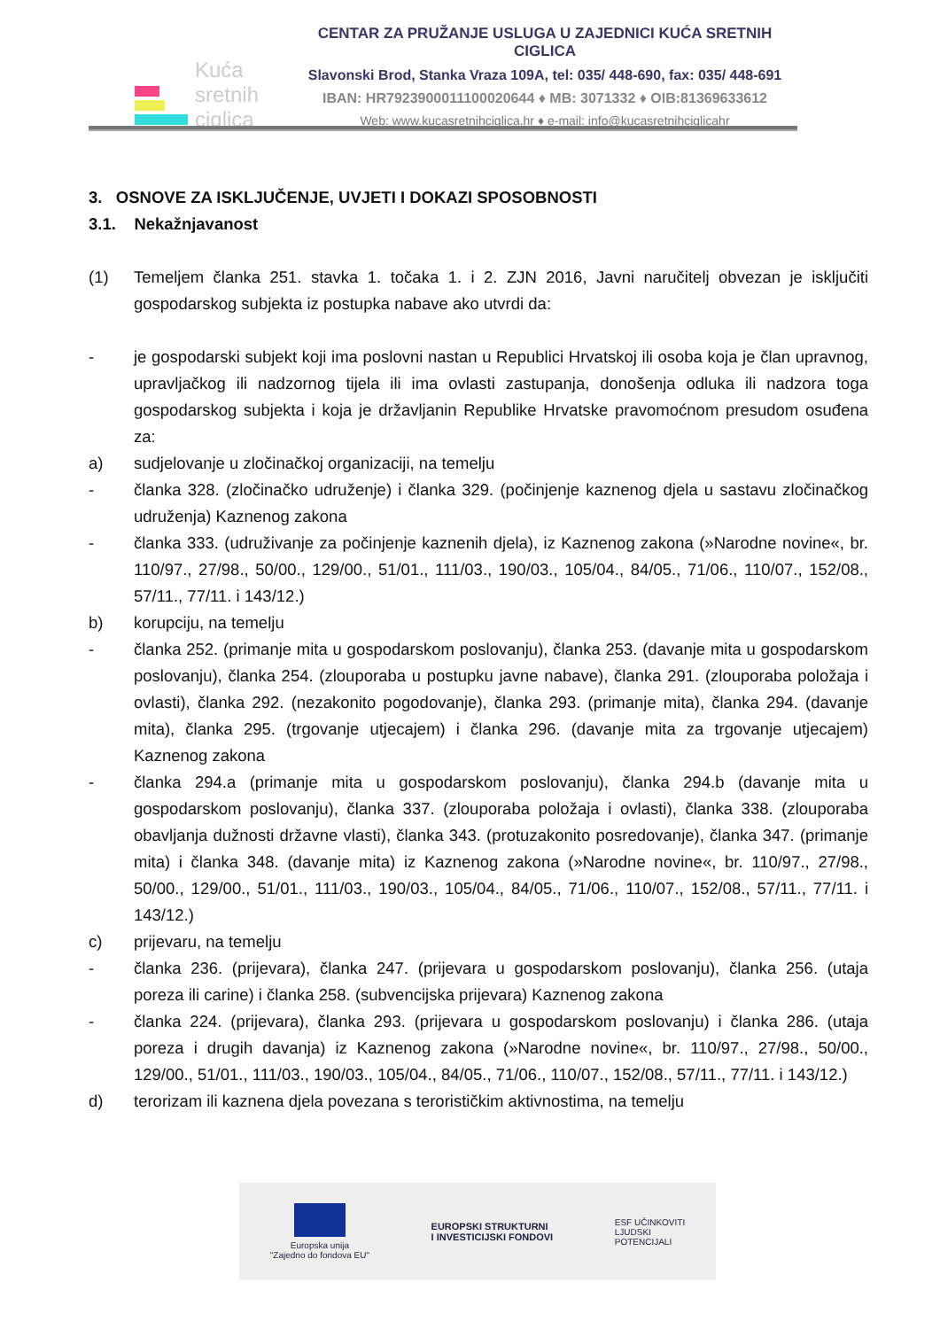Kuća
sretnih
ciglica
CENTAR ZA PRUŽANJE USLUGA U ZAJEDNICI KUĆA SRETNIH CIGLICA
Slavonski Brod, Stanka Vraza 109A, tel: 035/ 448-690, fax: 035/ 448-691
IBAN: HR7923900011100020644 ♦ MB: 3071332 ♦ OIB:81369633612
Web: www.kucasretnihciglica.hr ♦ e-mail: info@kucasretnihciglicahr
3. OSNOVE ZA ISKLJUČENJE, UVJETI I DOKAZI SPOSOBNOSTI
3.1. Nekažnjavanost
(1) Temeljem članka 251. stavka 1. točaka 1. i 2. ZJN 2016, Javni naručitelj obvezan je isključiti gospodarskog subjekta iz postupka nabave ako utvrdi da:
- je gospodarski subjekt koji ima poslovni nastan u Republici Hrvatskoj ili osoba koja je član upravnog, upravljačkog ili nadzornog tijela ili ima ovlasti zastupanja, donošenja odluka ili nadzora toga gospodarskog subjekta i koja je državljanin Republike Hrvatske pravomoćnom presudom osuđena za:
a) sudjelovanje u zločinačkoj organizaciji, na temelju
- članka 328. (zločinačko udruženje) i članka 329. (počinjenje kaznenog djela u sastavu zločinačkog udruženja) Kaznenog zakona
- članka 333. (udruživanje za počinjenje kaznenih djela), iz Kaznenog zakona (»Narodne novine«, br. 110/97., 27/98., 50/00., 129/00., 51/01., 111/03., 190/03., 105/04., 84/05., 71/06., 110/07., 152/08., 57/11., 77/11. i 143/12.)
b) korupciju, na temelju
- članka 252. (primanje mita u gospodarskom poslovanju), članka 253. (davanje mita u gospodarskom poslovanju), članka 254. (zlouporaba u postupku javne nabave), članka 291. (zlouporaba položaja i ovlasti), članka 292. (nezakonito pogodovanje), članka 293. (primanje mita), članka 294. (davanje mita), članka 295. (trgovanje utjecajem) i članka 296. (davanje mita za trgovanje utjecajem) Kaznenog zakona
- članka 294.a (primanje mita u gospodarskom poslovanju), članka 294.b (davanje mita u gospodarskom poslovanju), članka 337. (zlouporaba položaja i ovlasti), članka 338. (zlouporaba obavljanja dužnosti državne vlasti), članka 343. (protuzakonito posredovanje), članka 347. (primanje mita) i članka 348. (davanje mita) iz Kaznenog zakona (»Narodne novine«, br. 110/97., 27/98., 50/00., 129/00., 51/01., 111/03., 190/03., 105/04., 84/05., 71/06., 110/07., 152/08., 57/11., 77/11. i 143/12.)
c) prijevaru, na temelju
- članka 236. (prijevara), članka 247. (prijevara u gospodarskom poslovanju), članka 256. (utaja poreza ili carine) i članka 258. (subvencijska prijevara) Kaznenog zakona
- članka 224. (prijevara), članka 293. (prijevara u gospodarskom poslovanju) i članka 286. (utaja poreza i drugih davanja) iz Kaznenog zakona (»Narodne novine«, br. 110/97., 27/98., 50/00., 129/00., 51/01., 111/03., 190/03., 105/04., 84/05., 71/06., 110/07., 152/08., 57/11., 77/11. i 143/12.)
d) terorizam ili kaznena djela povezana s terorističkim aktivnostima, na temelju
Europska unija
"Zajedno do fondova EU"
EUROPSKI STRUKTURNI
I INVESTICIJSKI FONDOVI
ESF UČINKOVITI
LJUDSKI
POTENCIJALI